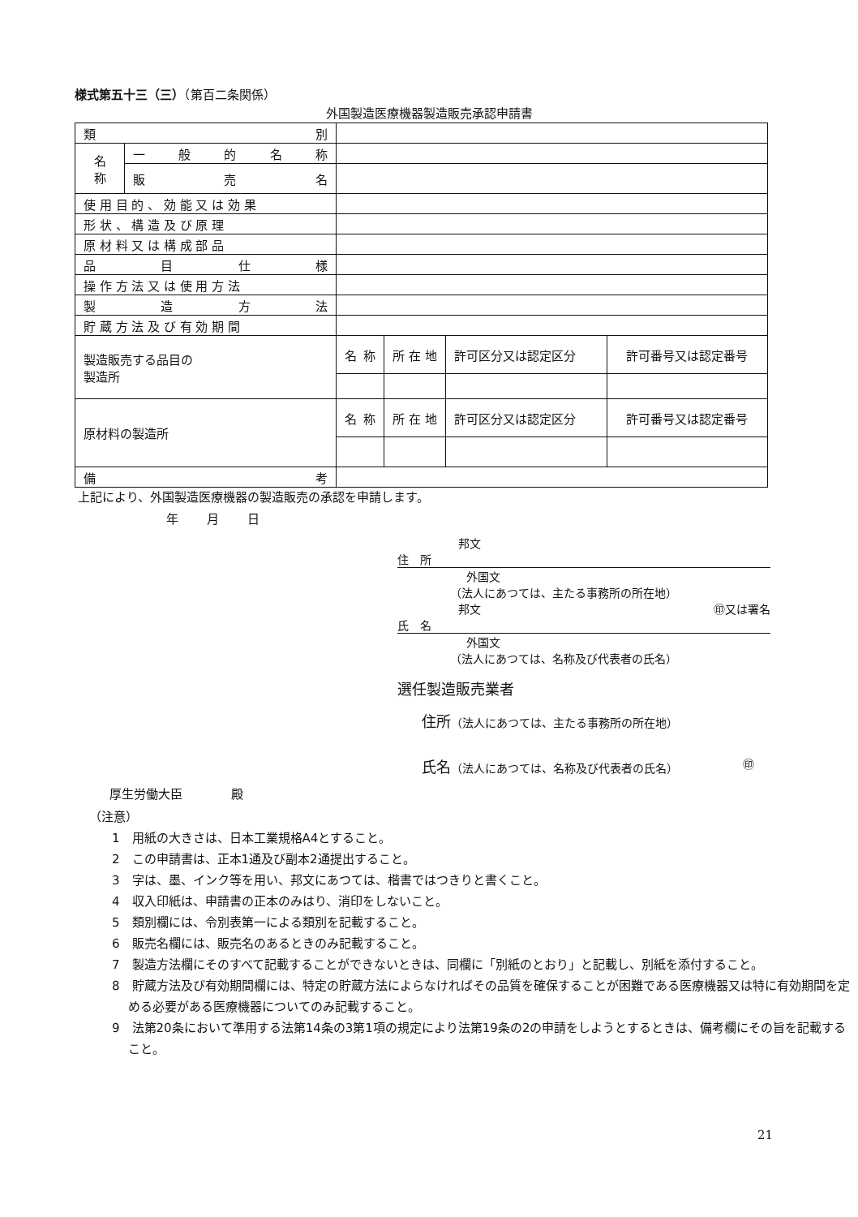様式第五十三（三）（第百二条関係）
外国製造医療機器製造販売承認申請書
| 類 別 | | | | | |
| 名 称 | 一 般 的 名 称 | | | | |
| | 販 売 名 | | | | |
| 使 用 目 的 、 効 能 又 は 効 果 | | | | | |
| 形 状 、 構 造 及 び 原 理 | | | | | |
| 原 材 料 又 は 構 成 部 品 | | | | | |
| 品 目 仕 様 | | | | | |
| 操 作 方 法 又 は 使 用 方 法 | | | | | |
| 製 造 方 法 | | | | | |
| 貯 蔵 方 法 及 び 有 効 期 間 | | | | | |
| 製造販売する品目の 製造所 | | 名 称 | 所 在 地 | 許可区分又は認定区分 | 許可番号又は認定番号 |
| 原材料の製造所 | | 名 称 | 所 在 地 | 許可区分又は認定区分 | 許可番号又は認定番号 |
| 備 考 | | | | | |
上記により、外国製造医療機器の製造販売の承認を申請します。
年 月 日
邦文
住　所
外国文
（法人にあつては、主たる事務所の所在地）
邦文 ㊞又は署名
氏　名
外国文
（法人にあつては、名称及び代表者の氏名）
選任製造販売業者
住所（法人にあつては、主たる事務所の所在地）
氏名（法人にあつては、名称及び代表者の氏名） ㊞
厚生労働大臣　　　　殿
（注意）
1　用紙の大きさは、日本工業規格A4とすること。
2　この申請書は、正本1通及び副本2通提出すること。
3　字は、墨、インク等を用い、邦文にあつては、楷書ではつきりと書くこと。
4　収入印紙は、申請書の正本のみはり、消印をしないこと。
5　類別欄には、令別表第一による類別を記載すること。
6　販売名欄には、販売名のあるときのみ記載すること。
7　製造方法欄にそのすべて記載することができないときは、同欄に「別紙のとおり」と記載し、別紙を添付すること。
8　貯蔵方法及び有効期間欄には、特定の貯蔵方法によらなければその品質を確保することが困難である医療機器又は特に有効期間を定める必要がある医療機器についてのみ記載すること。
9　法第20条において準用する法第14条の3第1項の規定により法第19条の2の申請をしようとするときは、備考欄にその旨を記載すること。
21